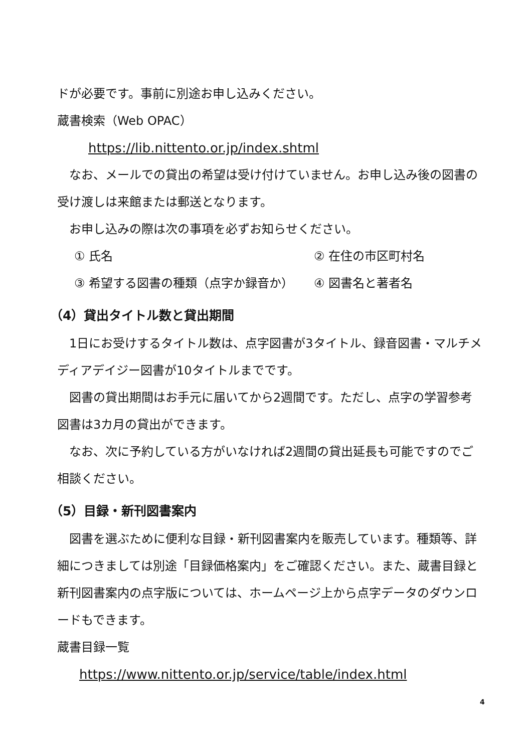ドが必要です。事前に別途お申し込みください。
蔵書検索（Web OPAC）
https://lib.nittento.or.jp/index.shtml
なお、メールでの貸出の希望は受け付けていません。お申し込み後の図書の受け渡しは来館または郵送となります。
お申し込みの際は次の事項を必ずお知らせください。
① 氏名 ② 在住の市区町村名
③ 希望する図書の種類（点字か録音か） ④ 図書名と著者名
（4）貸出タイトル数と貸出期間
1日にお受けするタイトル数は、点字図書が3タイトル、録音図書・マルチメディアデイジー図書が10タイトルまでです。
図書の貸出期間はお手元に届いてから2週間です。ただし、点字の学習参考図書は3カ月の貸出ができます。
なお、次に予約している方がいなければ2週間の貸出延長も可能ですのでご相談ください。
（5）目録・新刊図書案内
図書を選ぶために便利な目録・新刊図書案内を販売しています。種類等、詳細につきましては別途「目録価格案内」をご確認ください。また、蔵書目録と新刊図書案内の点字版については、ホームページ上から点字データのダウンロードもできます。
蔵書目録一覧
https://www.nittento.or.jp/service/table/index.html
4